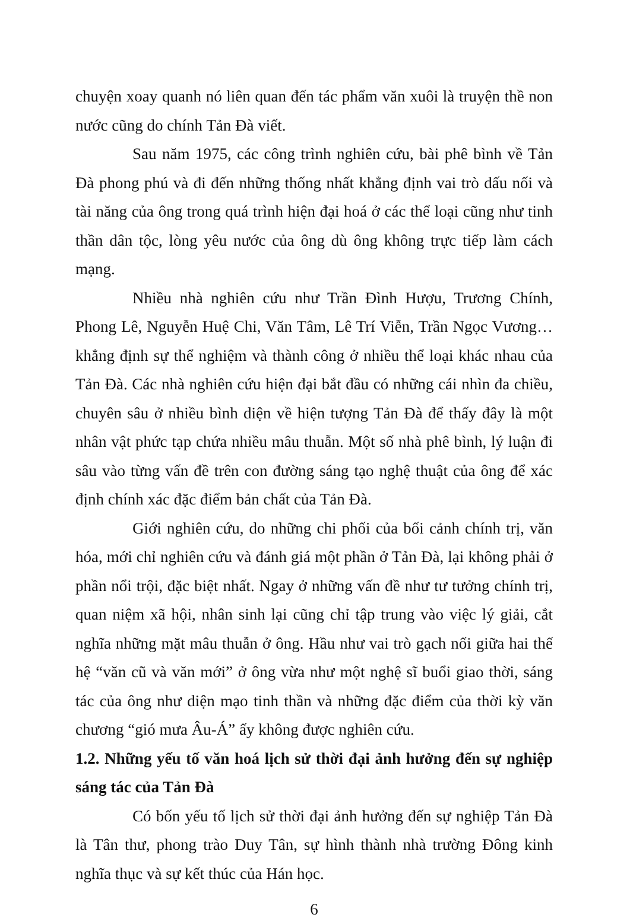chuyện xoay quanh nó liên quan đến tác phẩm văn xuôi là truyện thề non nước cũng do chính Tản Đà viết.
Sau năm 1975, các công trình nghiên cứu, bài phê bình về Tản Đà phong phú và đi đến những thống nhất khẳng định vai trò dấu nối và tài năng của ông trong quá trình hiện đại hoá ở các thể loại cũng như tinh thần dân tộc, lòng yêu nước của ông dù ông không trực tiếp làm cách mạng.
Nhiều nhà nghiên cứu như Trần Đình Hượu, Trương Chính, Phong Lê, Nguyễn Huệ Chi, Văn Tâm, Lê Trí Viễn, Trần Ngọc Vương… khẳng định sự thể nghiệm và thành công ở nhiều thể loại khác nhau của Tản Đà. Các nhà nghiên cứu hiện đại bắt đầu có những cái nhìn đa chiều, chuyên sâu ở nhiều bình diện về hiện tượng Tản Đà để thấy đây là một nhân vật phức tạp chứa nhiều mâu thuẫn. Một số nhà phê bình, lý luận đi sâu vào từng vấn đề trên con đường sáng tạo nghệ thuật của ông để xác định chính xác đặc điểm bản chất của Tản Đà.
Giới nghiên cứu, do những chi phối của bối cảnh chính trị, văn hóa, mới chỉ nghiên cứu và đánh giá một phần ở Tản Đà, lại không phải ở phần nổi trội, đặc biệt nhất. Ngay ở những vấn đề như tư tưởng chính trị, quan niệm xã hội, nhân sinh lại cũng chỉ tập trung vào việc lý giải, cắt nghĩa những mặt mâu thuẫn ở ông. Hầu như vai trò gạch nối giữa hai thế hệ “văn cũ và văn mới” ở ông vừa như một nghệ sĩ buổi giao thời, sáng tác của ông như diện mạo tinh thần và những đặc điểm của thời kỳ văn chương “gió mưa Âu-Á” ấy không được nghiên cứu.
1.2. Những yếu tố văn hoá lịch sử thời đại ảnh hưởng đến sự nghiệp sáng tác của Tản Đà
Có bốn yếu tố lịch sử thời đại ảnh hưởng đến sự nghiệp Tản Đà là Tân thư, phong trào Duy Tân, sự hình thành nhà trường Đông kinh nghĩa thục và sự kết thúc của Hán học.
6